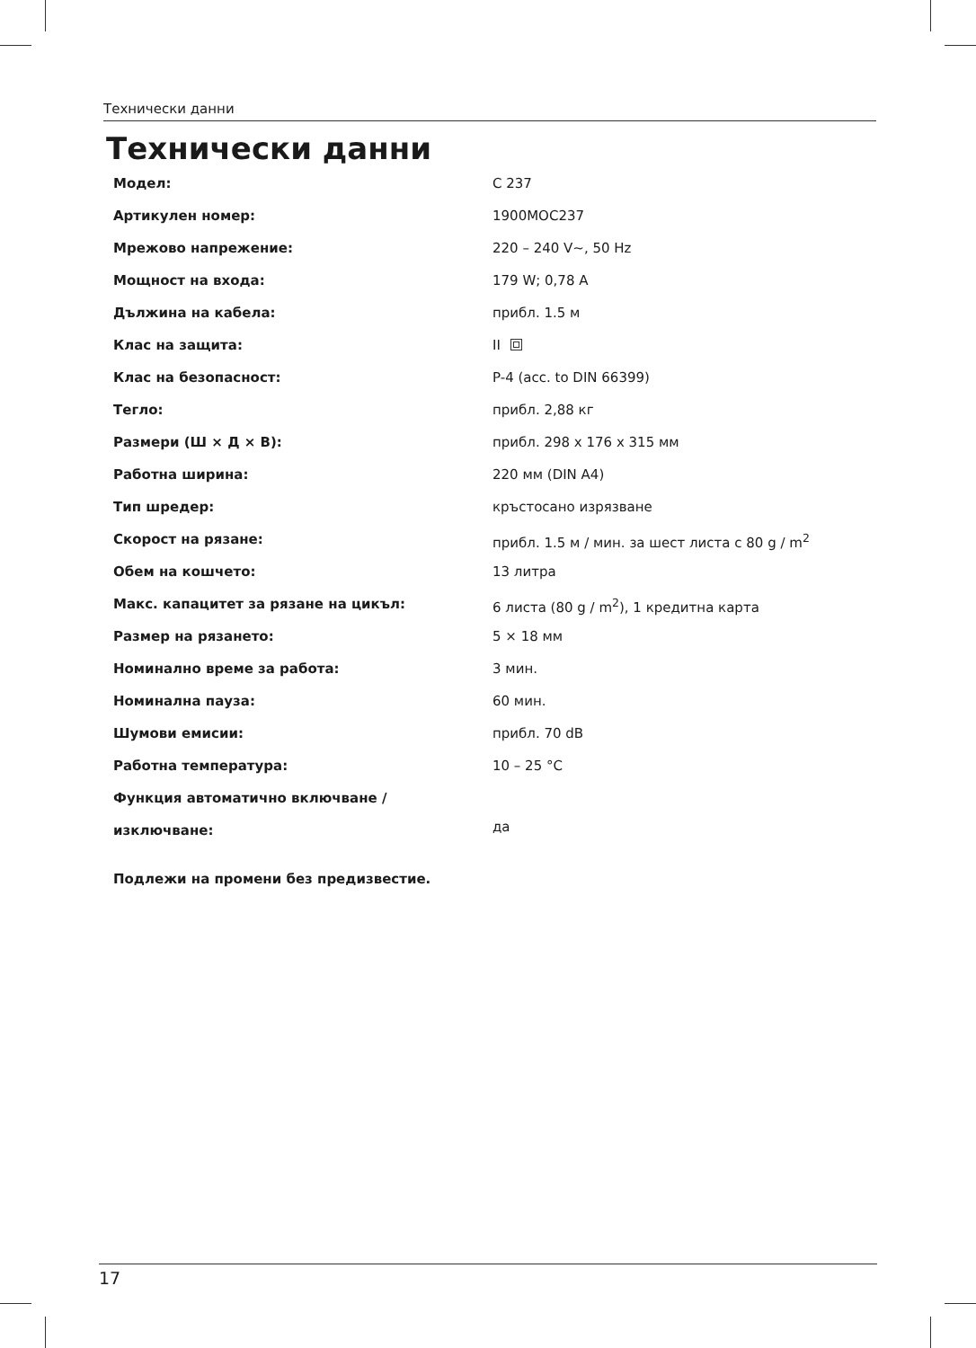Технически данни
Технически данни
| Модел: | C 237 |
| Артикулен номер: | 1900MOC237 |
| Мрежово напрежение: | 220 – 240 V~, 50 Hz |
| Мощност на входа: | 179 W; 0,78 A |
| Дължина на кабела: | прибл. 1.5 м |
| Клас на защита: | II |
| Клас на безопасност: | P-4 (acc. to DIN 66399) |
| Тегло: | прибл. 2,88 кг |
| Размери (Ш × Д × В): | прибл. 298 x 176 x 315 мм |
| Работна ширина: | 220 мм (DIN A4) |
| Тип шредер: | кръстосано изрязване |
| Скорост на рязане: | прибл. 1.5 м / мин. за шест листа с 80 g / m<sup>2</sup> |
| Обем на кошчето: | 13 литра |
| Макс. капацитет за рязане на цикъл: | 6 листа (80 g / m<sup>2</sup>), 1 кредитна карта |
| Размер на рязането: | 5 × 18 мм |
| Номинално време за работа: | 3 мин. |
| Номинална пауза: | 60 мин. |
| Шумови емисии: | прибл. 70 dB |
| Работна температура: | 10 – 25 °C |
| Функция автоматично включване / изключване: | да |
Подлежи на промени без предизвестие.
17